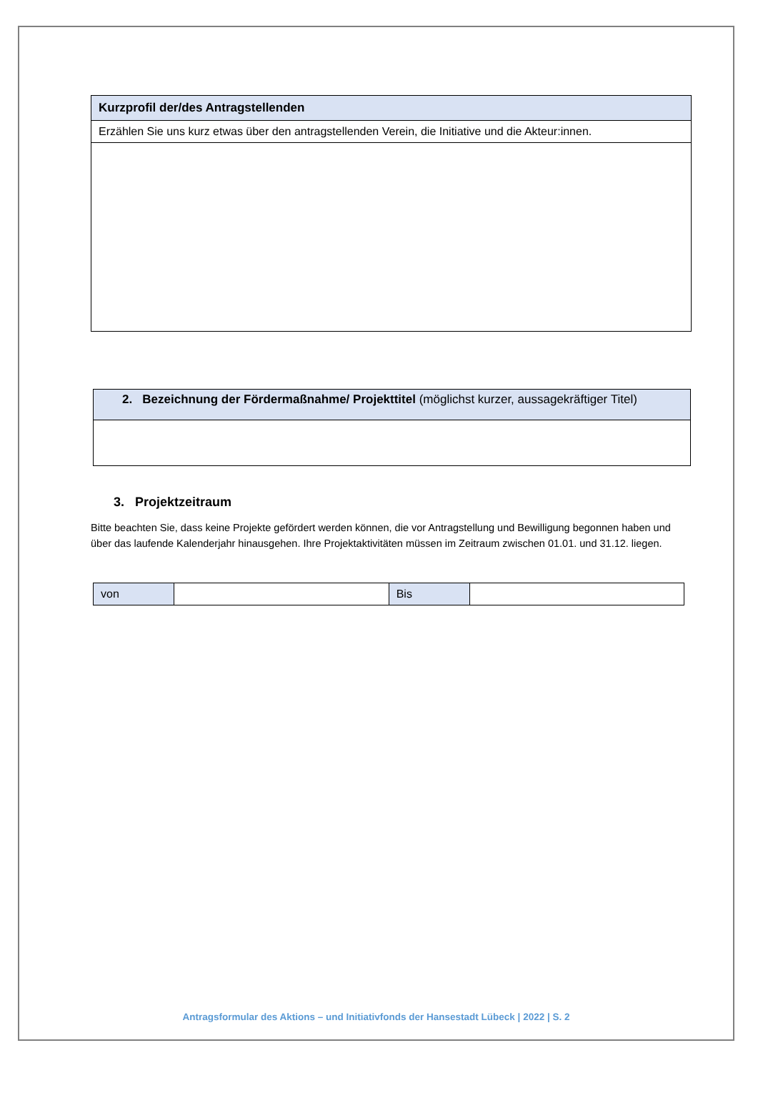| Kurzprofil der/des Antragstellenden |
| --- |
| Erzählen Sie uns kurz etwas über den antragstellenden Verein, die Initiative und die Akteur:innen. |
| 2. Bezeichnung der Fördermaßnahme/ Projekttitel (möglichst kurzer, aussagekräftiger Titel) |
3. Projektzeitraum
Bitte beachten Sie, dass keine Projekte gefördert werden können, die vor Antragstellung und Bewilligung begonnen haben und über das laufende Kalenderjahr hinausgehen. Ihre Projektaktivitäten müssen im Zeitraum zwischen 01.01. und 31.12. liegen.
| von | | Bis | |
Antragsformular des Aktions – und Initiativfonds der Hansestadt Lübeck | 2022 | S. 2